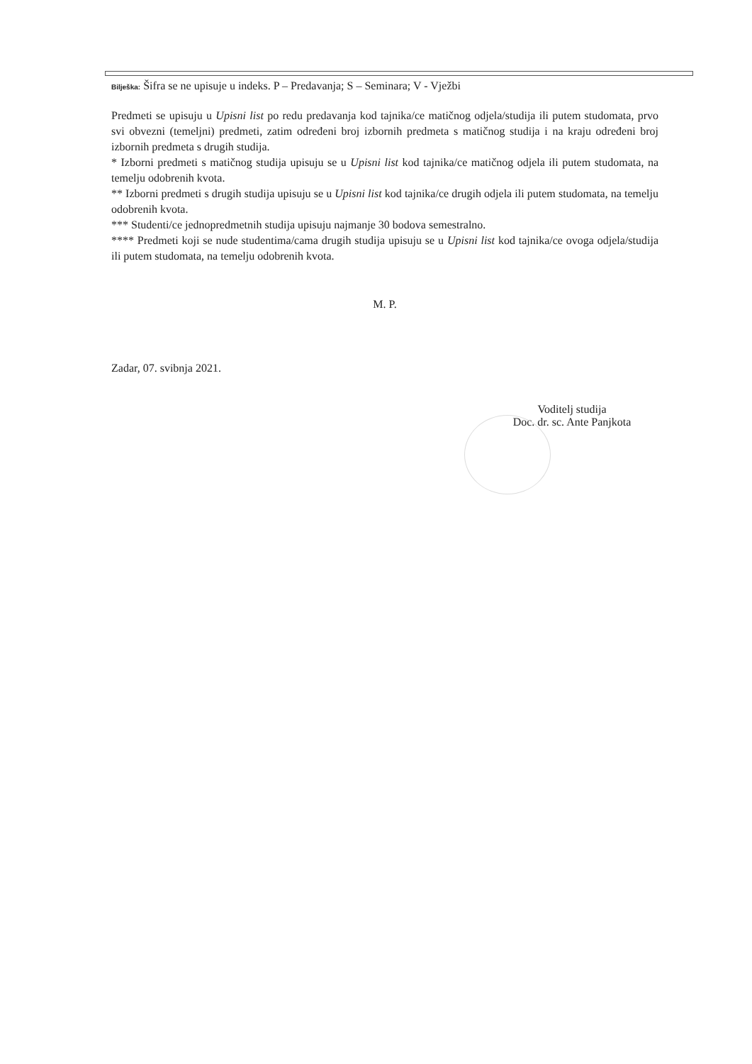Bilješka: Šifra se ne upisuje u indeks. P – Predavanja; S – Seminara; V - Vježbi
Predmeti se upisuju u Upisni list po redu predavanja kod tajnika/ce matičnog odjela/studija ili putem studomata, prvo svi obvezni (temeljni) predmeti, zatim određeni broj izbornih predmeta s matičnog studija i na kraju određeni broj izbornih predmeta s drugih studija.
* Izborni predmeti s matičnog studija upisuju se u Upisni list kod tajnika/ce matičnog odjela ili putem studomata, na temelju odobrenih kvota.
** Izborni predmeti s drugih studija upisuju se u Upisni list kod tajnika/ce drugih odjela ili putem studomata, na temelju odobrenih kvota.
*** Studenti/ce jednopredmetnih studija upisuju najmanje 30 bodova semestralno.
**** Predmeti koji se nude studentima/cama drugih studija upisuju se u Upisni list kod tajnika/ce ovoga odjela/studija ili putem studomata, na temelju odobrenih kvota.
M. P.
Zadar, 07. svibnja 2021.
Voditelj studija
Doc. dr. sc. Ante Panjkota